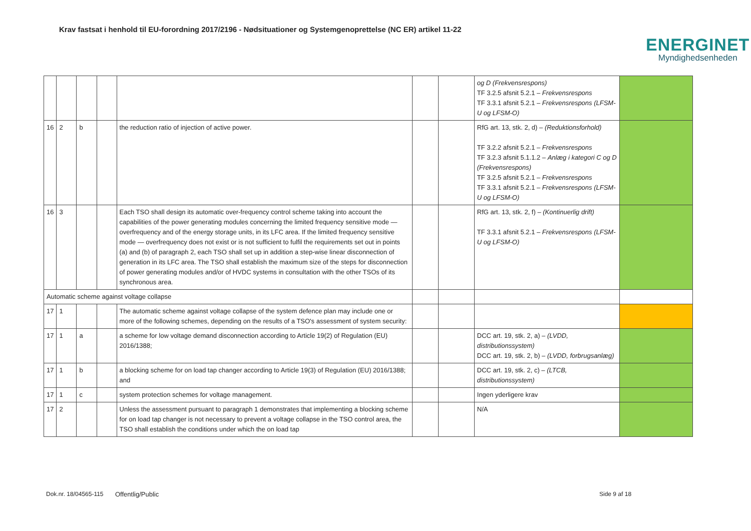Krav fastsat i henhold til EU-forordning 2017/2196 - Nødsituationer og Systemgenoprettelse (NC ER) artikel 11-22
ENERGINET
Myndighedsenheden
| | | | | | | | og D (Frekvensrespons) TF 3.2.5 afsnit 5.2.1 – Frekvensrespons TF 3.3.1 afsnit 5.2.1 – Frekvensrespons (LFSM-U og LFSM-O) | |
| 16 | 2 | b | | the reduction ratio of injection of active power. | | | RfG art. 13, stk. 2, d) – (Reduktionsforhold) TF 3.2.2 afsnit 5.2.1 – Frekvensrespons TF 3.2.3 afsnit 5.1.1.2 – Anlæg i kategori C og D (Frekvensrespons) TF 3.2.5 afsnit 5.2.1 – Frekvensrespons TF 3.3.1 afsnit 5.2.1 – Frekvensrespons (LFSM-U og LFSM-O) | |
| 16 | 3 | | | Each TSO shall design its automatic over-frequency control scheme taking into account the capabilities of the power generating modules concerning the limited frequency sensitive mode — overfrequency and of the energy storage units, in its LFC area. If the limited frequency sensitive mode — overfrequency does not exist or is not sufficient to fulfil the requirements set out in points (a) and (b) of paragraph 2, each TSO shall set up in addition a step-wise linear disconnection of generation in its LFC area. The TSO shall establish the maximum size of the steps for disconnection of power generating modules and/or of HVDC systems in consultation with the other TSOs of its synchronous area. | | | RfG art. 13, stk. 2, f) – (Kontinuerlig drift) TF 3.3.1 afsnit 5.2.1 – Frekvensrespons (LFSM-U og LFSM-O) | |
| Automatic scheme against voltage collapse | | | | | | | | |
| 17 | 1 | | | The automatic scheme against voltage collapse of the system defence plan may include one or more of the following schemes, depending on the results of a TSO's assessment of system security: | | | | |
| 17 | 1 | a | | a scheme for low voltage demand disconnection according to Article 19(2) of Regulation (EU) 2016/1388; | | | DCC art. 19, stk. 2, a) – (LVDD, distributionssystem) DCC art. 19, stk. 2, b) – (LVDD, forbrugsanlæg) | |
| 17 | 1 | b | | a blocking scheme for on load tap changer according to Article 19(3) of Regulation (EU) 2016/1388; and | | | DCC art. 19, stk. 2, c) – (LTCB, distributionssystem) | |
| 17 | 1 | c | | system protection schemes for voltage management. | | | Ingen yderligere krav | |
| 17 | 2 | | | Unless the assessment pursuant to paragraph 1 demonstrates that implementing a blocking scheme for on load tap changer is not necessary to prevent a voltage collapse in the TSO control area, the TSO shall establish the conditions under which the on load tap | | | N/A | |
Dok.nr. 18/04565-115 Offentlig/Public Side 9 af 18